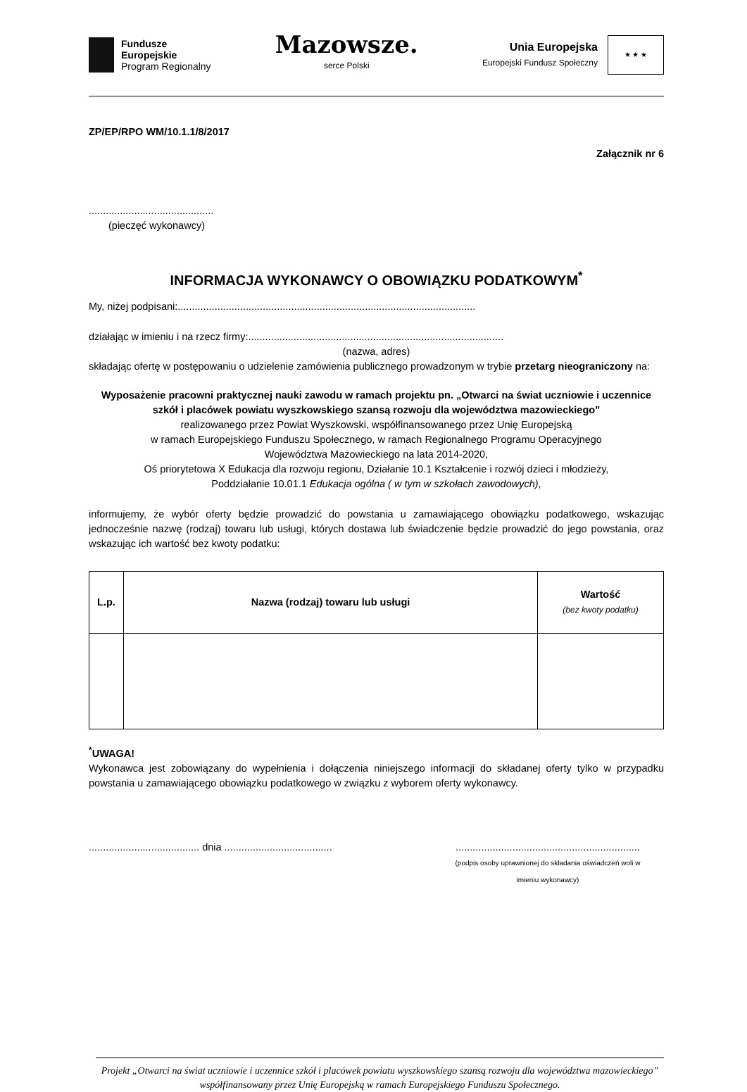Fundusze
Europejskie
Program Regionalny
Mazowsze.
serce Polski
Unia Europejska
Europejski Fundusz Społeczny
★ ★ ★
ZP/EP/RPO WM/10.1.1/8/2017
Załącznik nr 6
............................................
(pieczęć wykonawcy)
INFORMACJA WYKONAWCY O OBOWIĄZKU PODATKOWYM<sup>*</sup>
My, niżej podpisani:.........................................................................................................
działając w imieniu i na rzecz firmy:..........................................................................................
(nazwa, adres)
składając ofertę w postępowaniu o udzielenie zamówienia publicznego prowadzonym w trybie przetarg nieograniczony na:
Wyposażenie pracowni praktycznej nauki zawodu w ramach projektu pn. „Otwarci na świat uczniowie i uczennice szkół i placówek powiatu wyszkowskiego szansą rozwoju dla województwa mazowieckiego”
realizowanego przez Powiat Wyszkowski, współfinansowanego przez Unię Europejską
w ramach Europejskiego Funduszu Społecznego, w ramach Regionalnego Programu Operacyjnego
Województwa Mazowieckiego na lata 2014-2020,
Oś priorytetowa X Edukacja dla rozwoju regionu, Działanie 10.1 Kształcenie i rozwój dzieci i młodzieży,
Poddziałanie 10.01.1 Edukacja ogólna ( w tym w szkołach zawodowych),
informujemy, że wybór oferty będzie prowadzić do powstania u zamawiającego obowiązku podatkowego, wskazując jednocześnie nazwę (rodzaj) towaru lub usługi, których dostawa lub świadczenie będzie prowadzić do jego powstania, oraz wskazując ich wartość bez kwoty podatku:
| L.p. | Nazwa (rodzaj) towaru lub usługi | Wartość (bez kwoty podatku) |
| --- | --- | --- |
<sup>*</sup> UWAGA!
Wykonawca jest zobowiązany do wypełnienia i dołączenia niniejszego informacji do składanej oferty tylko w przypadku powstania u zamawiającego obowiązku podatkowego w związku z wyborem oferty wykonawcy.
....................................... dnia ......................................
.................................................................
(podpis osoby uprawnionej do składania oświadczeń woli w
imieniu wykonawcy)
Projekt „Otwarci na świat uczniowie i uczennice szkół i placówek powiatu wyszkowskiego szansą rozwoju dla województwa mazowieckiego” współfinansowany przez Unię Europejską w ramach Europejskiego Funduszu Społecznego.